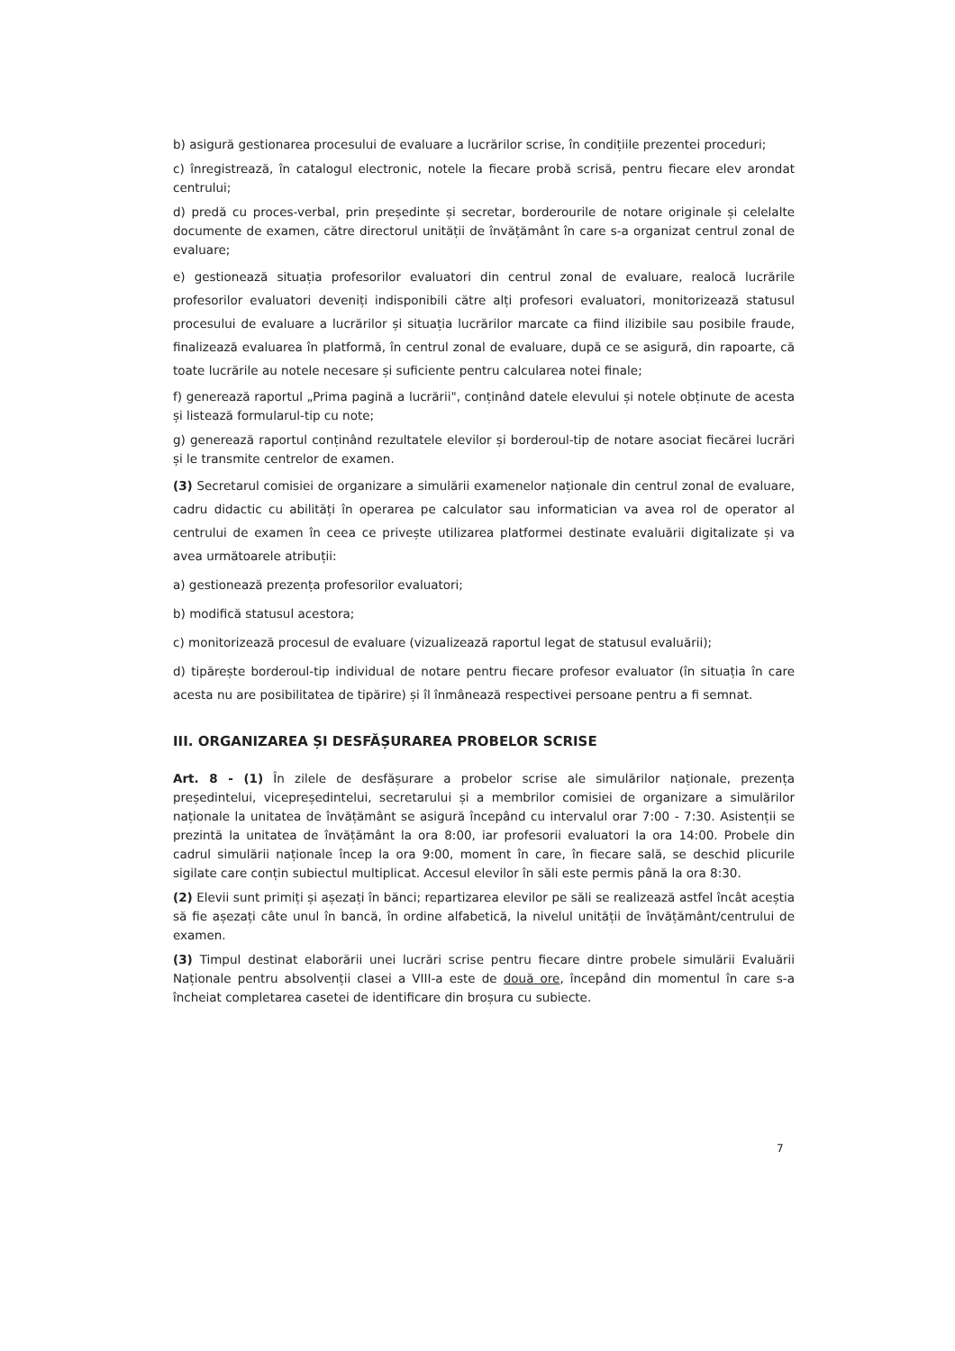b) asigură gestionarea procesului de evaluare a lucrărilor scrise, în condițiile prezentei proceduri;
c) înregistrează, în catalogul electronic, notele la fiecare probă scrisă, pentru fiecare elev arondat centrului;
d) predă cu proces-verbal, prin președinte și secretar, borderourile de notare originale și celelalte documente de examen, către directorul unității de învățământ în care s-a organizat centrul zonal de evaluare;
e) gestionează situația profesorilor evaluatori din centrul zonal de evaluare, realocă lucrările profesorilor evaluatori deveniți indisponibili către alți profesori evaluatori, monitorizează statusul procesului de evaluare a lucrărilor și situația lucrărilor marcate ca fiind ilizibile sau posibile fraude, finalizează evaluarea în platformă, în centrul zonal de evaluare, după ce se asigură, din rapoarte, că toate lucrările au notele necesare și suficiente pentru calcularea notei finale;
f) generează raportul „Prima pagină a lucrării", conținând datele elevului și notele obținute de acesta și listează formularul-tip cu note;
g) generează raportul conținând rezultatele elevilor și borderoul-tip de notare asociat fiecărei lucrări și le transmite centrelor de examen.
(3) Secretarul comisiei de organizare a simulării examenelor naționale din centrul zonal de evaluare, cadru didactic cu abilități în operarea pe calculator sau informatician va avea rol de operator al centrului de examen în ceea ce privește utilizarea platformei destinate evaluării digitalizate și va avea următoarele atribuții:
a) gestionează prezența profesorilor evaluatori;
b) modifică statusul acestora;
c) monitorizează procesul de evaluare (vizualizează raportul legat de statusul evaluării);
d) tipărește borderoul-tip individual de notare pentru fiecare profesor evaluator (în situația în care acesta nu are posibilitatea de tipărire) și îl înmânează respectivei persoane pentru a fi semnat.
III. ORGANIZAREA ȘI DESFĂȘURAREA PROBELOR SCRISE
Art. 8 - (1) În zilele de desfășurare a probelor scrise ale simulărilor naționale, prezența președintelui, vicepreședintelui, secretarului și a membrilor comisiei de organizare a simulărilor naționale la unitatea de învățământ se asigură începând cu intervalul orar 7:00 - 7:30. Asistenții se prezintă la unitatea de învățământ la ora 8:00, iar profesorii evaluatori la ora 14:00. Probele din cadrul simulării naționale încep la ora 9:00, moment în care, în fiecare sală, se deschid plicurile sigilate care conțin subiectul multiplicat. Accesul elevilor în săli este permis până la ora 8:30.
(2) Elevii sunt primiți și așezați în bănci; repartizarea elevilor pe săli se realizează astfel încât aceștia să fie așezați câte unul în bancă, în ordine alfabetică, la nivelul unității de învățământ/centrului de examen.
(3) Timpul destinat elaborării unei lucrări scrise pentru fiecare dintre probele simulării Evaluării Naționale pentru absolvenții clasei a VIII-a este de două ore, începând din momentul în care s-a încheiat completarea casetei de identificare din broșura cu subiecte.
7